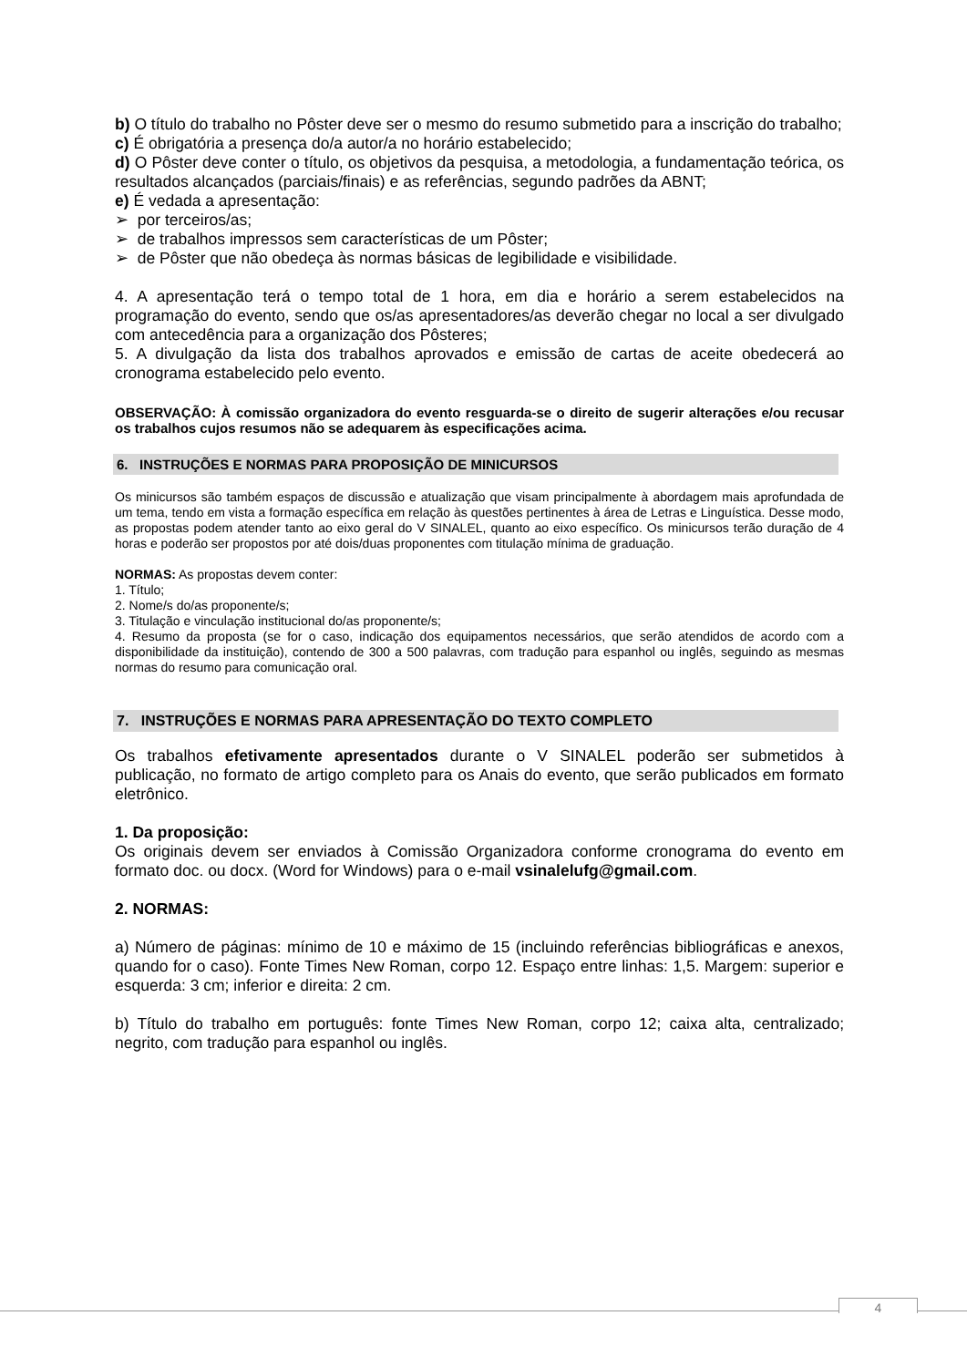b) O título do trabalho no Pôster deve ser o mesmo do resumo submetido para a inscrição do trabalho;
c) É obrigatória a presença do/a autor/a no horário estabelecido;
d) O Pôster deve conter o título, os objetivos da pesquisa, a metodologia, a fundamentação teórica, os resultados alcançados (parciais/finais) e as referências, segundo padrões da ABNT;
e) É vedada a apresentação:
➢ por terceiros/as;
➢ de trabalhos impressos sem características de um Pôster;
➢ de Pôster que não obedeça às normas básicas de legibilidade e visibilidade.
4. A apresentação terá o tempo total de 1 hora, em dia e horário a serem estabelecidos na programação do evento, sendo que os/as apresentadores/as deverão chegar no local a ser divulgado com antecedência para a organização dos Pôsteres;
5. A divulgação da lista dos trabalhos aprovados e emissão de cartas de aceite obedecerá ao cronograma estabelecido pelo evento.
OBSERVAÇÃO: À comissão organizadora do evento resguarda-se o direito de sugerir alterações e/ou recusar os trabalhos cujos resumos não se adequarem às especificações acima.
6. INSTRUÇÕES E NORMAS PARA PROPOSIÇÃO DE MINICURSOS
Os minicursos são também espaços de discussão e atualização que visam principalmente à abordagem mais aprofundada de um tema, tendo em vista a formação específica em relação às questões pertinentes à área de Letras e Linguística. Desse modo, as propostas podem atender tanto ao eixo geral do V SINALEL, quanto ao eixo específico. Os minicursos terão duração de 4 horas e poderão ser propostos por até dois/duas proponentes com titulação mínima de graduação.
NORMAS: As propostas devem conter:
1. Título;
2. Nome/s do/as proponente/s;
3. Titulação e vinculação institucional do/as proponente/s;
4. Resumo da proposta (se for o caso, indicação dos equipamentos necessários, que serão atendidos de acordo com a disponibilidade da instituição), contendo de 300 a 500 palavras, com tradução para espanhol ou inglês, seguindo as mesmas normas do resumo para comunicação oral.
7. INSTRUÇÕES E NORMAS PARA APRESENTAÇÃO DO TEXTO COMPLETO
Os trabalhos efetivamente apresentados durante o V SINALEL poderão ser submetidos à publicação, no formato de artigo completo para os Anais do evento, que serão publicados em formato eletrônico.
1. Da proposição:
Os originais devem ser enviados à Comissão Organizadora conforme cronograma do evento em formato doc. ou docx. (Word for Windows) para o e-mail vsinalelufg@gmail.com.
2. NORMAS:
a) Número de páginas: mínimo de 10 e máximo de 15 (incluindo referências bibliográficas e anexos, quando for o caso). Fonte Times New Roman, corpo 12. Espaço entre linhas: 1,5. Margem: superior e esquerda: 3 cm; inferior e direita: 2 cm.
b) Título do trabalho em português: fonte Times New Roman, corpo 12; caixa alta, centralizado; negrito, com tradução para espanhol ou inglês.
4